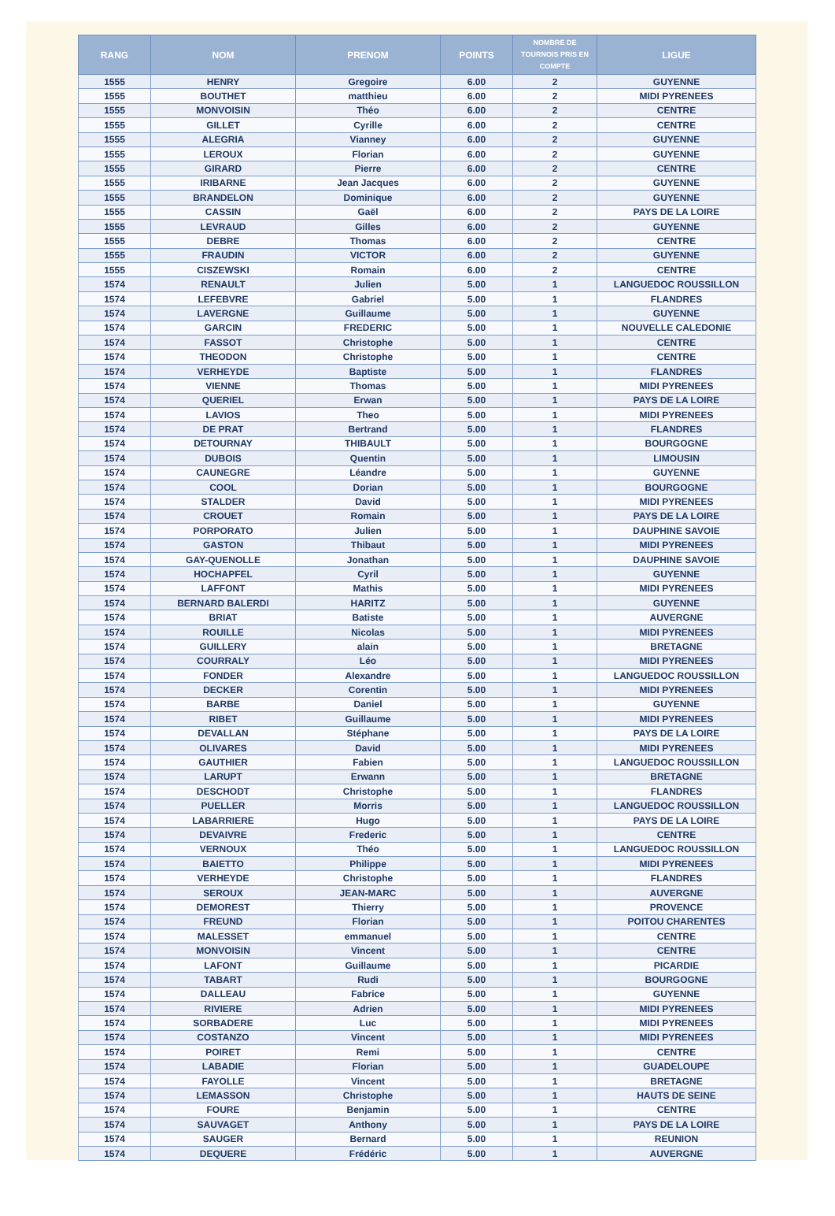| RANG | NOM | PRENOM | POINTS | NOMBRE DE TOURNOIS PRIS EN COMPTE | LIGUE |
| --- | --- | --- | --- | --- | --- |
| 1555 | HENRY | Gregoire | 6.00 | 2 | GUYENNE |
| 1555 | BOUTHET | matthieu | 6.00 | 2 | MIDI PYRENEES |
| 1555 | MONVOISIN | Théo | 6.00 | 2 | CENTRE |
| 1555 | GILLET | Cyrille | 6.00 | 2 | CENTRE |
| 1555 | ALEGRIA | Vianney | 6.00 | 2 | GUYENNE |
| 1555 | LEROUX | Florian | 6.00 | 2 | GUYENNE |
| 1555 | GIRARD | Pierre | 6.00 | 2 | CENTRE |
| 1555 | IRIBARNE | Jean Jacques | 6.00 | 2 | GUYENNE |
| 1555 | BRANDELON | Dominique | 6.00 | 2 | GUYENNE |
| 1555 | CASSIN | Gaël | 6.00 | 2 | PAYS DE LA LOIRE |
| 1555 | LEVRAUD | Gilles | 6.00 | 2 | GUYENNE |
| 1555 | DEBRE | Thomas | 6.00 | 2 | CENTRE |
| 1555 | FRAUDIN | VICTOR | 6.00 | 2 | GUYENNE |
| 1555 | CISZEWSKI | Romain | 6.00 | 2 | CENTRE |
| 1574 | RENAULT | Julien | 5.00 | 1 | LANGUEDOC ROUSSILLON |
| 1574 | LEFEBVRE | Gabriel | 5.00 | 1 | FLANDRES |
| 1574 | LAVERGNE | Guillaume | 5.00 | 1 | GUYENNE |
| 1574 | GARCIN | FREDERIC | 5.00 | 1 | NOUVELLE CALEDONIE |
| 1574 | FASSOT | Christophe | 5.00 | 1 | CENTRE |
| 1574 | THEODON | Christophe | 5.00 | 1 | CENTRE |
| 1574 | VERHEYDE | Baptiste | 5.00 | 1 | FLANDRES |
| 1574 | VIENNE | Thomas | 5.00 | 1 | MIDI PYRENEES |
| 1574 | QUERIEL | Erwan | 5.00 | 1 | PAYS DE LA LOIRE |
| 1574 | LAVIOS | Theo | 5.00 | 1 | MIDI PYRENEES |
| 1574 | DE PRAT | Bertrand | 5.00 | 1 | FLANDRES |
| 1574 | DETOURNAY | THIBAULT | 5.00 | 1 | BOURGOGNE |
| 1574 | DUBOIS | Quentin | 5.00 | 1 | LIMOUSIN |
| 1574 | CAUNEGRE | Léandre | 5.00 | 1 | GUYENNE |
| 1574 | COOL | Dorian | 5.00 | 1 | BOURGOGNE |
| 1574 | STALDER | David | 5.00 | 1 | MIDI PYRENEES |
| 1574 | CROUET | Romain | 5.00 | 1 | PAYS DE LA LOIRE |
| 1574 | PORPORATO | Julien | 5.00 | 1 | DAUPHINE SAVOIE |
| 1574 | GASTON | Thibaut | 5.00 | 1 | MIDI PYRENEES |
| 1574 | GAY-QUENOLLE | Jonathan | 5.00 | 1 | DAUPHINE SAVOIE |
| 1574 | HOCHAPFEL | Cyril | 5.00 | 1 | GUYENNE |
| 1574 | LAFFONT | Mathis | 5.00 | 1 | MIDI PYRENEES |
| 1574 | BERNARD BALERDI | HARITZ | 5.00 | 1 | GUYENNE |
| 1574 | BRIAT | Batiste | 5.00 | 1 | AUVERGNE |
| 1574 | ROUILLE | Nicolas | 5.00 | 1 | MIDI PYRENEES |
| 1574 | GUILLERY | alain | 5.00 | 1 | BRETAGNE |
| 1574 | COURRALY | Léo | 5.00 | 1 | MIDI PYRENEES |
| 1574 | FONDER | Alexandre | 5.00 | 1 | LANGUEDOC ROUSSILLON |
| 1574 | DECKER | Corentin | 5.00 | 1 | MIDI PYRENEES |
| 1574 | BARBE | Daniel | 5.00 | 1 | GUYENNE |
| 1574 | RIBET | Guillaume | 5.00 | 1 | MIDI PYRENEES |
| 1574 | DEVALLAN | Stéphane | 5.00 | 1 | PAYS DE LA LOIRE |
| 1574 | OLIVARES | David | 5.00 | 1 | MIDI PYRENEES |
| 1574 | GAUTHIER | Fabien | 5.00 | 1 | LANGUEDOC ROUSSILLON |
| 1574 | LARUPT | Erwann | 5.00 | 1 | BRETAGNE |
| 1574 | DESCHODT | Christophe | 5.00 | 1 | FLANDRES |
| 1574 | PUELLER | Morris | 5.00 | 1 | LANGUEDOC ROUSSILLON |
| 1574 | LABARRIERE | Hugo | 5.00 | 1 | PAYS DE LA LOIRE |
| 1574 | DEVAIVRE | Frederic | 5.00 | 1 | CENTRE |
| 1574 | VERNOUX | Théo | 5.00 | 1 | LANGUEDOC ROUSSILLON |
| 1574 | BAIETTO | Philippe | 5.00 | 1 | MIDI PYRENEES |
| 1574 | VERHEYDE | Christophe | 5.00 | 1 | FLANDRES |
| 1574 | SEROUX | JEAN-MARC | 5.00 | 1 | AUVERGNE |
| 1574 | DEMOREST | Thierry | 5.00 | 1 | PROVENCE |
| 1574 | FREUND | Florian | 5.00 | 1 | POITOU CHARENTES |
| 1574 | MALESSET | emmanuel | 5.00 | 1 | CENTRE |
| 1574 | MONVOISIN | Vincent | 5.00 | 1 | CENTRE |
| 1574 | LAFONT | Guillaume | 5.00 | 1 | PICARDIE |
| 1574 | TABART | Rudi | 5.00 | 1 | BOURGOGNE |
| 1574 | DALLEAU | Fabrice | 5.00 | 1 | GUYENNE |
| 1574 | RIVIERE | Adrien | 5.00 | 1 | MIDI PYRENEES |
| 1574 | SORBADERE | Luc | 5.00 | 1 | MIDI PYRENEES |
| 1574 | COSTANZO | Vincent | 5.00 | 1 | MIDI PYRENEES |
| 1574 | POIRET | Remi | 5.00 | 1 | CENTRE |
| 1574 | LABADIE | Florian | 5.00 | 1 | GUADELOUPE |
| 1574 | FAYOLLE | Vincent | 5.00 | 1 | BRETAGNE |
| 1574 | LEMASSON | Christophe | 5.00 | 1 | HAUTS DE SEINE |
| 1574 | FOURE | Benjamin | 5.00 | 1 | CENTRE |
| 1574 | SAUVAGET | Anthony | 5.00 | 1 | PAYS DE LA LOIRE |
| 1574 | SAUGER | Bernard | 5.00 | 1 | REUNION |
| 1574 | DEQUERE | Frédéric | 5.00 | 1 | AUVERGNE |